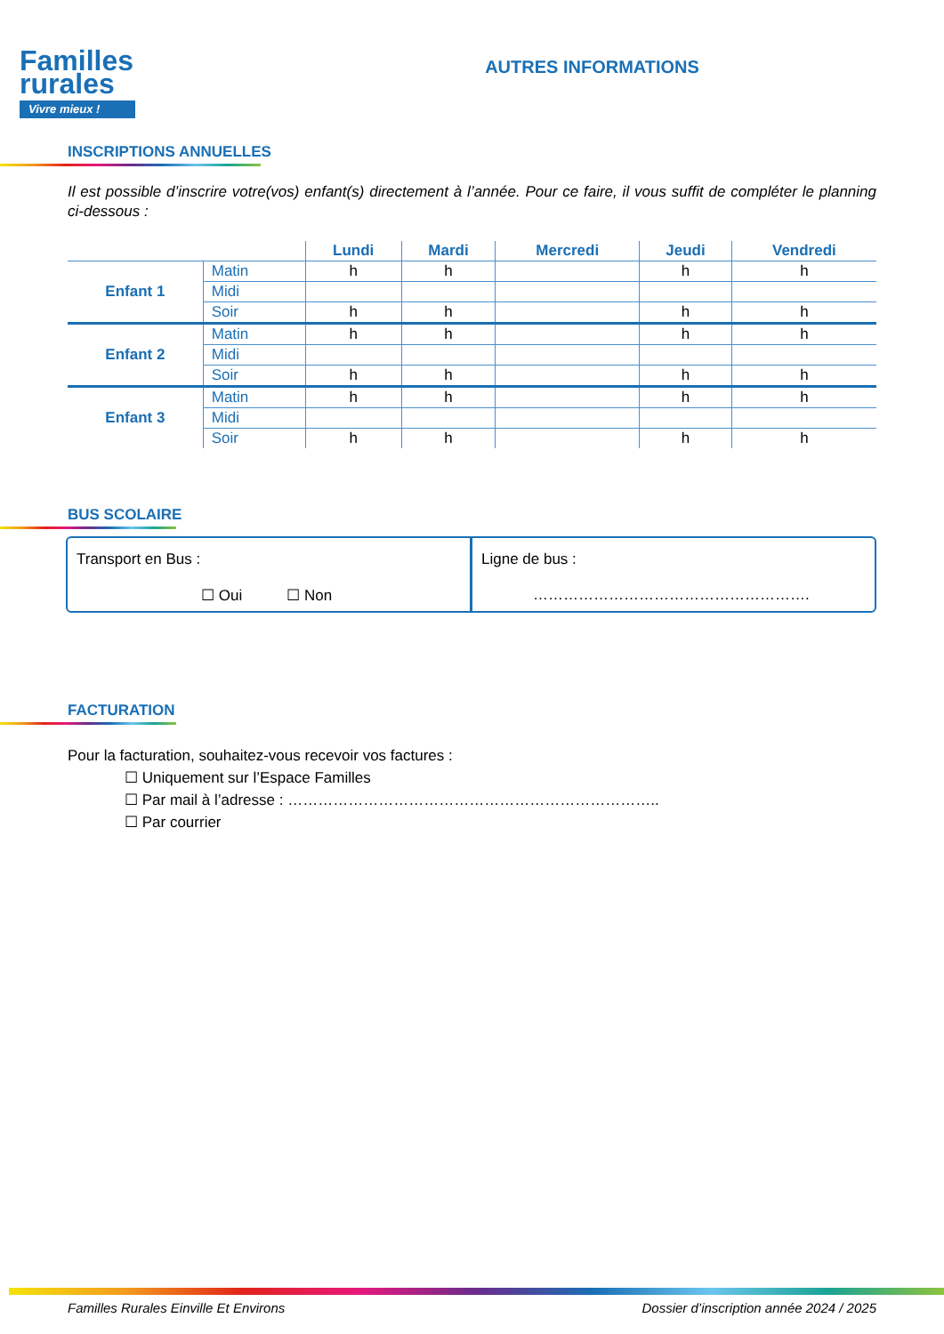Familles
rurales
Vivre mieux !
AUTRES INFORMATIONS
INSCRIPTIONS ANNUELLES
Il est possible d’inscrire votre(vos) enfant(s) directement à l’année. Pour ce faire, il vous suffit de compléter le planning ci-dessous :
| | | Lundi | Mardi | Mercredi | Jeudi | Vendredi |
| --- | --- | --- | --- | --- | --- | --- |
| Enfant 1 | Matin | h | h | | h | h |
| | Midi | | | | | |
| | Soir | h | h | | h | h |
| Enfant 2 | Matin | h | h | | h | h |
| | Midi | | | | | |
| | Soir | h | h | | h | h |
| Enfant 3 | Matin | h | h | | h | h |
| | Midi | | | | | |
| | Soir | h | h | | h | h |
BUS SCOLAIRE
Transport en Bus :
☐ Oui ☐ Non
Ligne de bus :
……………………………………………….
FACTURATION
Pour la facturation, souhaitez-vous recevoir vos factures :
☐ Uniquement sur l’Espace Familles
☐ Par mail à l’adresse : ………………………………………………………………..
☐ Par courrier
Familles Rurales Einville Et Environs Dossier d’inscription année 2024 / 2025